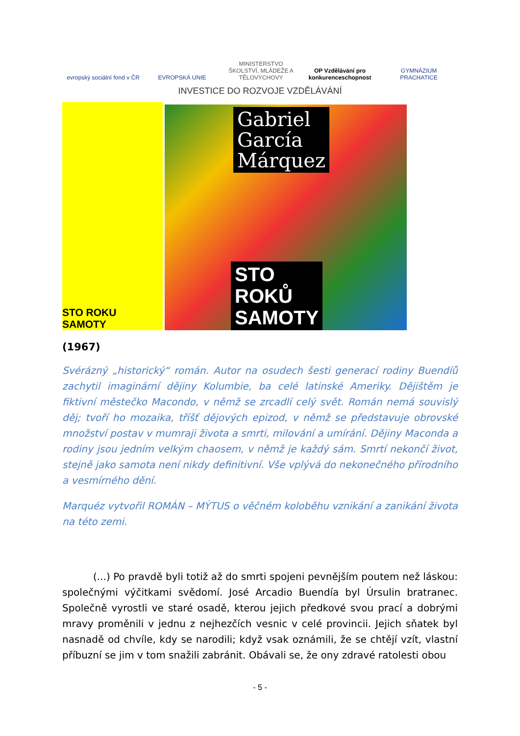evropský sociální fond v ČR
EVROPSKÁ UNIE
MINISTERSTVO ŠKOLSTVÍ, MLÁDEŽE A TĚLOVÝCHOVY
OP Vzdělávání pro konkurenceschopnost
GYMNÁZIUM PRACHATICE
INVESTICE DO ROZVOJE VZDĚLÁVÁNÍ
STO ROKU SAMOTY
Gabriel
García
Márquez
STO
ROKŮ
SAMOTY
(1967)
Svérázný „historický“ román. Autor na osudech šesti generací rodiny Buendíů zachytil imaginární dějiny Kolumbie, ba celé latinské Ameriky. Dějištěm je fiktivní městečko Macondo, v němž se zrcadlí celý svět. Román nemá souvislý děj; tvoří ho mozaika, tříšť dějových epizod, v němž se představuje obrovské množství postav v mumraji života a smrti, milování a umírání. Dějiny Maconda a rodiny jsou jedním velkým chaosem, v němž je každý sám. Smrtí nekončí život, stejně jako samota není nikdy definitivní. Vše vplývá do nekonečného přírodního a vesmírného dění.
Marquéz vytvořil ROMÁN – MÝTUS o věčném koloběhu vznikání a zanikání života na této zemi.
(...) Po pravdě byli totiž až do smrti spojeni pevnějším poutem než láskou: společnými výčitkami svědomí. José Arcadio Buendía byl Úrsulin bratranec. Společně vyrostli ve staré osadě, kterou jejich předkové svou prací a dobrými mravy proměnili v jednu z nejhezčích vesnic v celé provincii. Jejich sňatek byl nasnadě od chvíle, kdy se narodili; když vsak oznámili, že se chtějí vzít, vlastní příbuzní se jim v tom snažili zabránit. Obávali se, že ony zdravé ratolesti obou
- 5 -